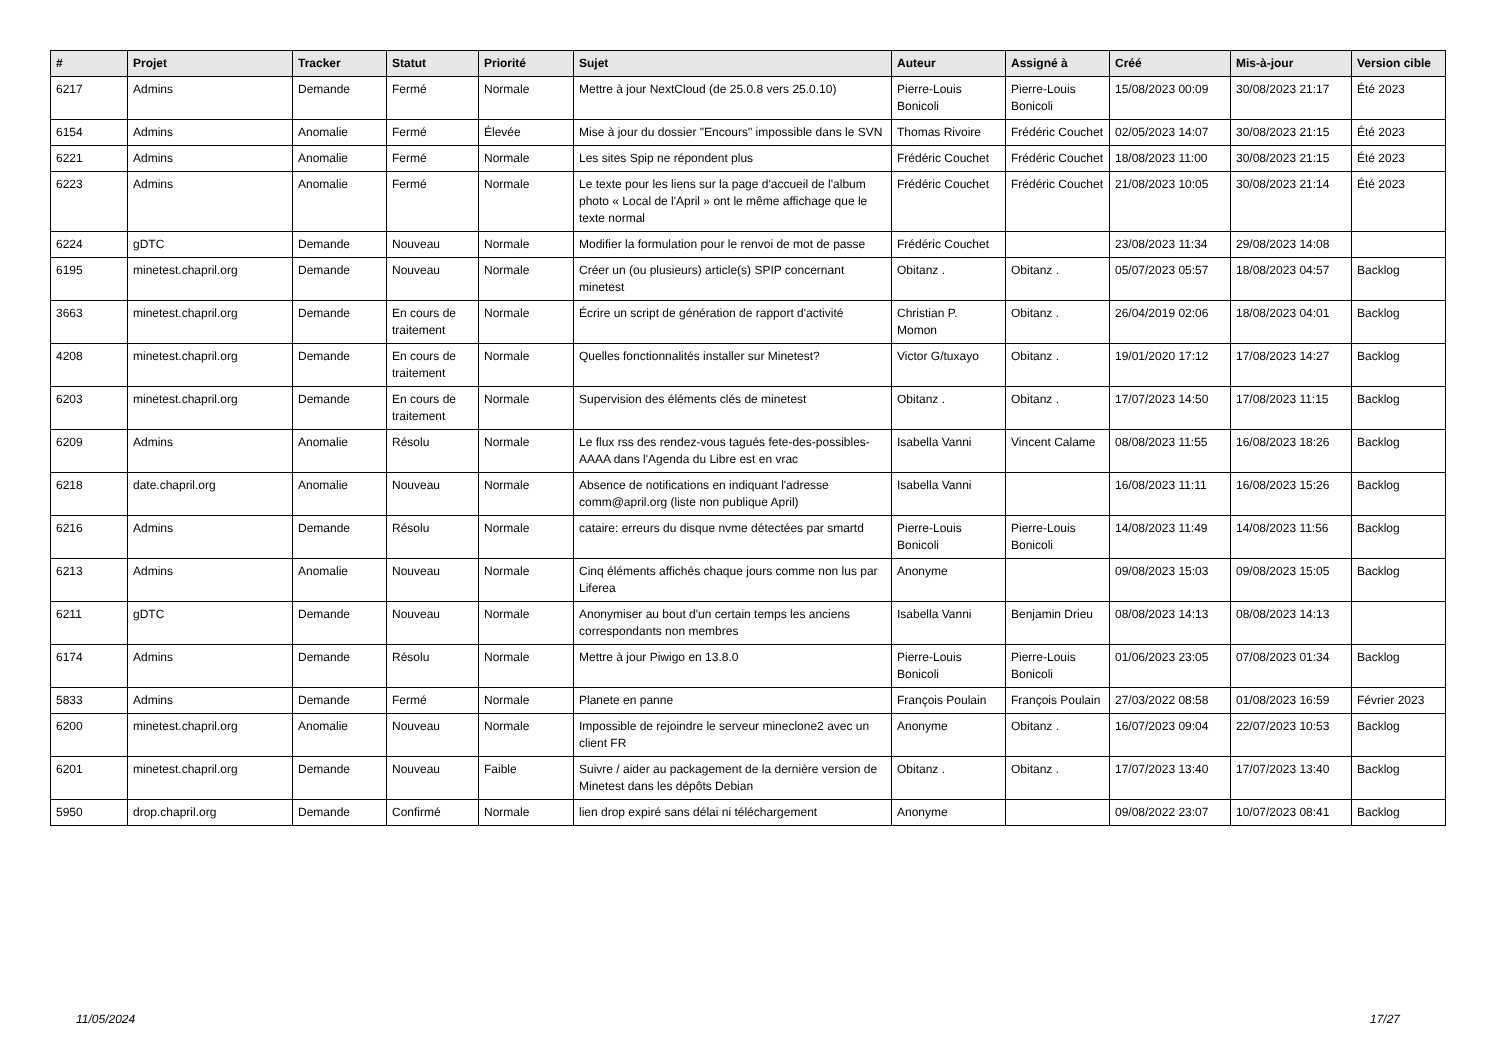| # | Projet | Tracker | Statut | Priorité | Sujet | Auteur | Assigné à | Créé | Mis-à-jour | Version cible |
| --- | --- | --- | --- | --- | --- | --- | --- | --- | --- | --- |
| 6217 | Admins | Demande | Fermé | Normale | Mettre à jour NextCloud (de 25.0.8 vers 25.0.10) | Pierre-Louis Bonicoli | Pierre-Louis Bonicoli | 15/08/2023 00:09 | 30/08/2023 21:17 | Été 2023 |
| 6154 | Admins | Anomalie | Fermé | Élevée | Mise à jour du dossier "Encours" impossible dans le SVN | Thomas Rivoire | Frédéric Couchet | 02/05/2023 14:07 | 30/08/2023 21:15 | Été 2023 |
| 6221 | Admins | Anomalie | Fermé | Normale | Les sites Spip ne répondent plus | Frédéric Couchet | Frédéric Couchet | 18/08/2023 11:00 | 30/08/2023 21:15 | Été 2023 |
| 6223 | Admins | Anomalie | Fermé | Normale | Le texte pour les liens sur la page d'accueil de l'album photo « Local de l'April » ont le même affichage que le texte normal | Frédéric Couchet | Frédéric Couchet | 21/08/2023 10:05 | 30/08/2023 21:14 | Été 2023 |
| 6224 | gDTC | Demande | Nouveau | Normale | Modifier la formulation pour le renvoi de mot de passe | Frédéric Couchet | | 23/08/2023 11:34 | 29/08/2023 14:08 | |
| 6195 | minetest.chapril.org | Demande | Nouveau | Normale | Créer un (ou plusieurs) article(s) SPIP concernant minetest | Obitanz . | Obitanz . | 05/07/2023 05:57 | 18/08/2023 04:57 | Backlog |
| 3663 | minetest.chapril.org | Demande | En cours de traitement | Normale | Écrire un script de génération de rapport d'activité | Christian P. Momon | Obitanz . | 26/04/2019 02:06 | 18/08/2023 04:01 | Backlog |
| 4208 | minetest.chapril.org | Demande | En cours de traitement | Normale | Quelles fonctionnalités installer sur Minetest? | Victor G/tuxayo | Obitanz . | 19/01/2020 17:12 | 17/08/2023 14:27 | Backlog |
| 6203 | minetest.chapril.org | Demande | En cours de traitement | Normale | Supervision des éléments clés de minetest | Obitanz . | Obitanz . | 17/07/2023 14:50 | 17/08/2023 11:15 | Backlog |
| 6209 | Admins | Anomalie | Résolu | Normale | Le flux rss des rendez-vous tagués fete-des-possibles-AAAA dans l'Agenda du Libre est en vrac | Isabella Vanni | Vincent Calame | 08/08/2023 11:55 | 16/08/2023 18:26 | Backlog |
| 6218 | date.chapril.org | Anomalie | Nouveau | Normale | Absence de notifications en indiquant l'adresse comm@april.org (liste non publique April) | Isabella Vanni | | 16/08/2023 11:11 | 16/08/2023 15:26 | Backlog |
| 6216 | Admins | Demande | Résolu | Normale | cataire: erreurs du disque nvme détectées par smartd | Pierre-Louis Bonicoli | Pierre-Louis Bonicoli | 14/08/2023 11:49 | 14/08/2023 11:56 | Backlog |
| 6213 | Admins | Anomalie | Nouveau | Normale | Cinq éléments affichés chaque jours comme non lus par Liferea | Anonyme | | 09/08/2023 15:03 | 09/08/2023 15:05 | Backlog |
| 6211 | gDTC | Demande | Nouveau | Normale | Anonymiser au bout d'un certain temps les anciens correspondants non membres | Isabella Vanni | Benjamin Drieu | 08/08/2023 14:13 | 08/08/2023 14:13 | |
| 6174 | Admins | Demande | Résolu | Normale | Mettre à jour Piwigo en 13.8.0 | Pierre-Louis Bonicoli | Pierre-Louis Bonicoli | 01/06/2023 23:05 | 07/08/2023 01:34 | Backlog |
| 5833 | Admins | Demande | Fermé | Normale | Planete en panne | François Poulain | François Poulain | 27/03/2022 08:58 | 01/08/2023 16:59 | Février 2023 |
| 6200 | minetest.chapril.org | Anomalie | Nouveau | Normale | Impossible de rejoindre le serveur mineclone2 avec un client FR | Anonyme | Obitanz . | 16/07/2023 09:04 | 22/07/2023 10:53 | Backlog |
| 6201 | minetest.chapril.org | Demande | Nouveau | Faible | Suivre / aider au packagement de la dernière version de Minetest dans les dépôts Debian | Obitanz . | Obitanz . | 17/07/2023 13:40 | 17/07/2023 13:40 | Backlog |
| 5950 | drop.chapril.org | Demande | Confirmé | Normale | lien drop expiré sans délai ni téléchargement | Anonyme | | 09/08/2022 23:07 | 10/07/2023 08:41 | Backlog |
11/05/2024 17/27